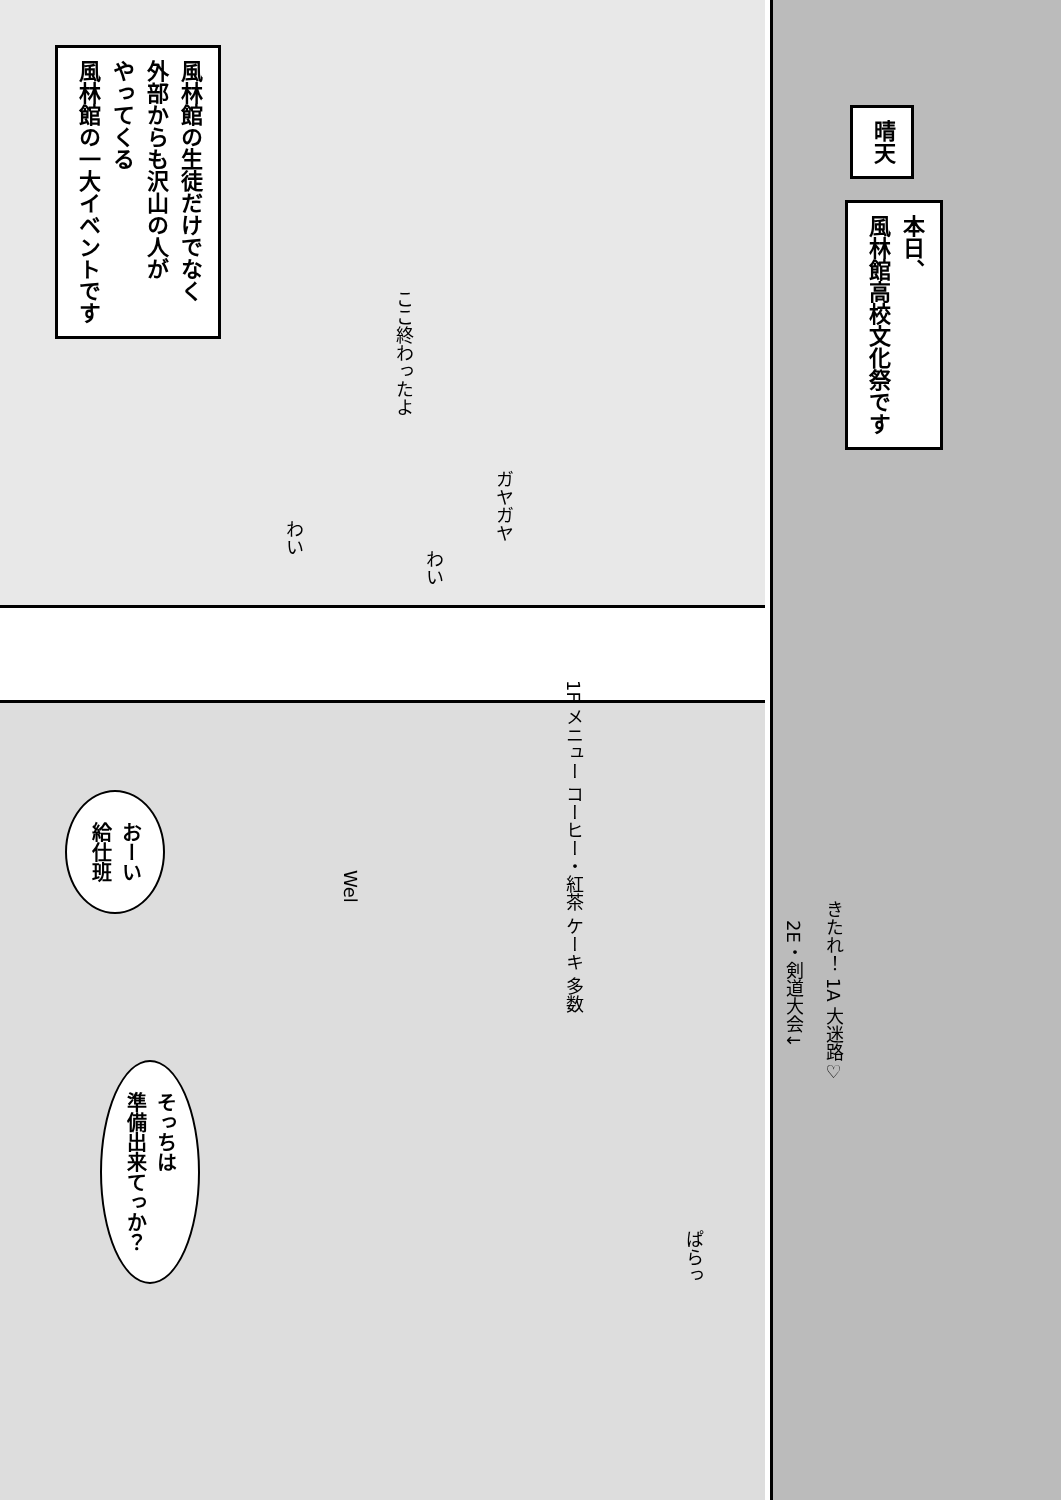晴天
本日、
風林館高校文化祭です
風林館の生徒だけでなく
外部からも沢山の人が
やってくる
風林館の一大イベントです
ここ終わったよ
ガヤガヤ
わい
わい
1F メニュー コーヒー・紅茶 ケーキ 多数
Wel
おーい
給仕班
そっちは
準備出来てっか？
ぱらっ
きたれ！ 1A 大迷路♡
2E・剣道大会↓